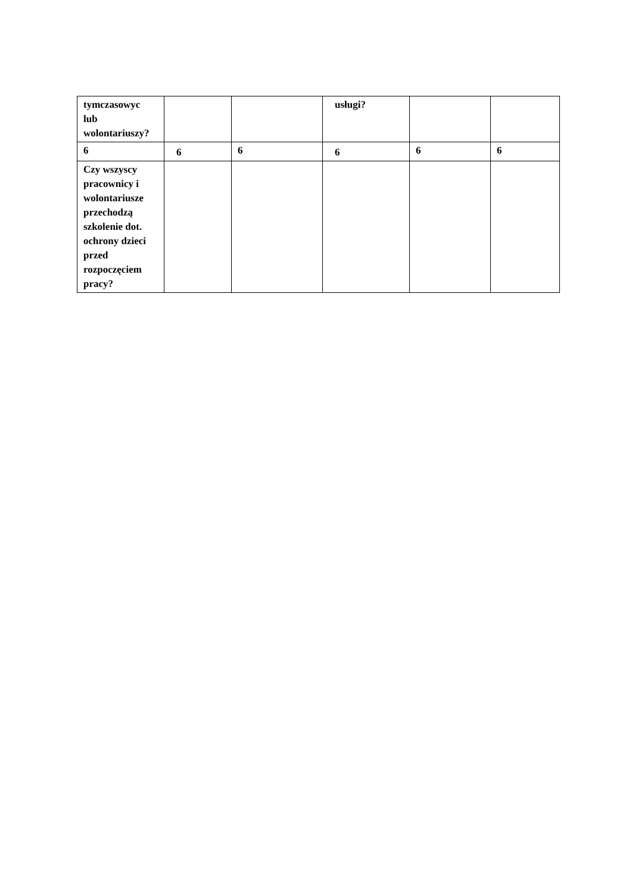| tymczasowyc lub wolontariuszy? | | | usługi? | | |
| 6 | 6 | 6 | 6 | 6 | 6 |
| Czy wszyscy pracownicy i wolontariusze przechodzą szkolenie dot. ochrony dzieci przed rozpoczęciem pracy? | | | | | |